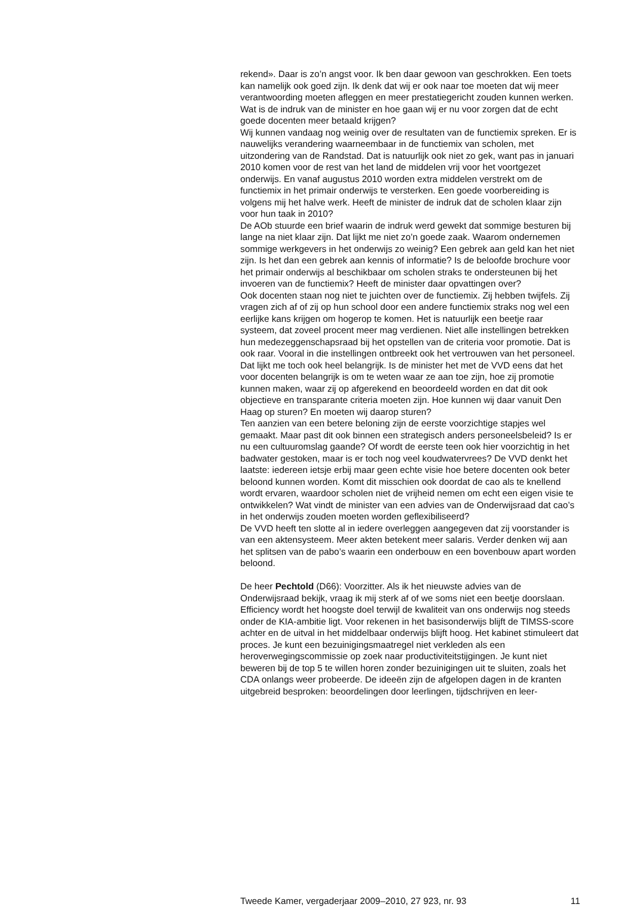rekend». Daar is zo’n angst voor. Ik ben daar gewoon van geschrokken. Een toets kan namelijk ook goed zijn. Ik denk dat wij er ook naar toe moeten dat wij meer verantwoording moeten afleggen en meer prestatie­gericht zouden kunnen werken. Wat is de indruk van de minister en hoe gaan wij er nu voor zorgen dat de echt goede docenten meer betaald krijgen?
Wij kunnen vandaag nog weinig over de resultaten van de functiemix spreken. Er is nauwelijks verandering waarneembaar in de functiemix van scholen, met uitzondering van de Randstad. Dat is natuurlijk ook niet zo gek, want pas in januari 2010 komen voor de rest van het land de middelen vrij voor het voortgezet onderwijs. En vanaf augustus 2010 worden extra middelen verstrekt om de functiemix in het primair onder­wijs te versterken. Een goede voorbereiding is volgens mij het halve werk. Heeft de minister de indruk dat de scholen klaar zijn voor hun taak in 2010?
De AOb stuurde een brief waarin de indruk werd gewekt dat sommige besturen bij lange na niet klaar zijn. Dat lijkt me niet zo’n goede zaak. Waarom ondernemen sommige werkgevers in het onderwijs zo weinig? Een gebrek aan geld kan het niet zijn. Is het dan een gebrek aan kennis of informatie? Is de beloofde brochure voor het primair onderwijs al beschik­baar om scholen straks te ondersteunen bij het invoeren van de func­tiemix? Heeft de minister daar opvattingen over?
Ook docenten staan nog niet te juichten over de functiemix. Zij hebben twijfels. Zij vragen zich af of zij op hun school door een andere functiemix straks nog wel een eerlijke kans krijgen om hogerop te komen. Het is natuurlijk een beetje raar systeem, dat zoveel procent meer mag verdienen. Niet alle instellingen betrekken hun medezeggenschapsraad bij het opstellen van de criteria voor promotie. Dat is ook raar. Vooral in die instellingen ontbreekt ook het vertrouwen van het personeel. Dat lijkt me toch ook heel belangrijk. Is de minister het met de VVD eens dat het voor docenten belangrijk is om te weten waar ze aan toe zijn, hoe zij promotie kunnen maken, waar zij op afgerekend en beoordeeld worden en dat dit ook objectieve en transparante criteria moeten zijn. Hoe kunnen wij daar vanuit Den Haag op sturen? En moeten wij daarop sturen?
Ten aanzien van een betere beloning zijn de eerste voorzichtige stapjes wel gemaakt. Maar past dit ook binnen een strategisch anders personeels­beleid? Is er nu een cultuuromslag gaande? Of wordt de eerste teen ook hier voorzichtig in het badwater gestoken, maar is er toch nog veel koud­watervrees? De VVD denkt het laatste: iedereen ietsje erbij maar geen echte visie hoe betere docenten ook beter beloond kunnen worden. Komt dit misschien ook doordat de cao als te knellend wordt ervaren, waardoor scholen niet de vrijheid nemen om echt een eigen visie te ontwikkelen? Wat vindt de minister van een advies van de Onderwijsraad dat cao’s in het onderwijs zouden moeten worden geflexibiliseerd?
De VVD heeft ten slotte al in iedere overleggen aangegeven dat zij voor­stander is van een aktensysteem. Meer akten betekent meer salaris. Verder denken wij aan het splitsen van de pabo’s waarin een onderbouw en een bovenbouw apart worden beloond.
De heer Pechtold (D66): Voorzitter. Als ik het nieuwste advies van de Onderwijsraad bekijk, vraag ik mij sterk af of we soms niet een beetje doorslaan. Efficiency wordt het hoogste doel terwijl de kwaliteit van ons onderwijs nog steeds onder de KIA-ambitie ligt. Voor rekenen in het basis­onderwijs blijft de TIMSS-score achter en de uitval in het middelbaar onderwijs blijft hoog. Het kabinet stimuleert dat proces. Je kunt een bezui­nigingsmaatregel niet verkleden als een heroverwegingscommissie op zoek naar productiviteitstijgingen. Je kunt niet beweren bij de top 5 te willen horen zonder bezuinigingen uit te sluiten, zoals het CDA onlangs weer probeerde. De ideeën zijn de afgelopen dagen in de kranten uitge­breid besproken: beoordelingen door leerlingen, tijdschrijven en leer-
Tweede Kamer, vergaderjaar 2009–2010, 27 923, nr. 93 11